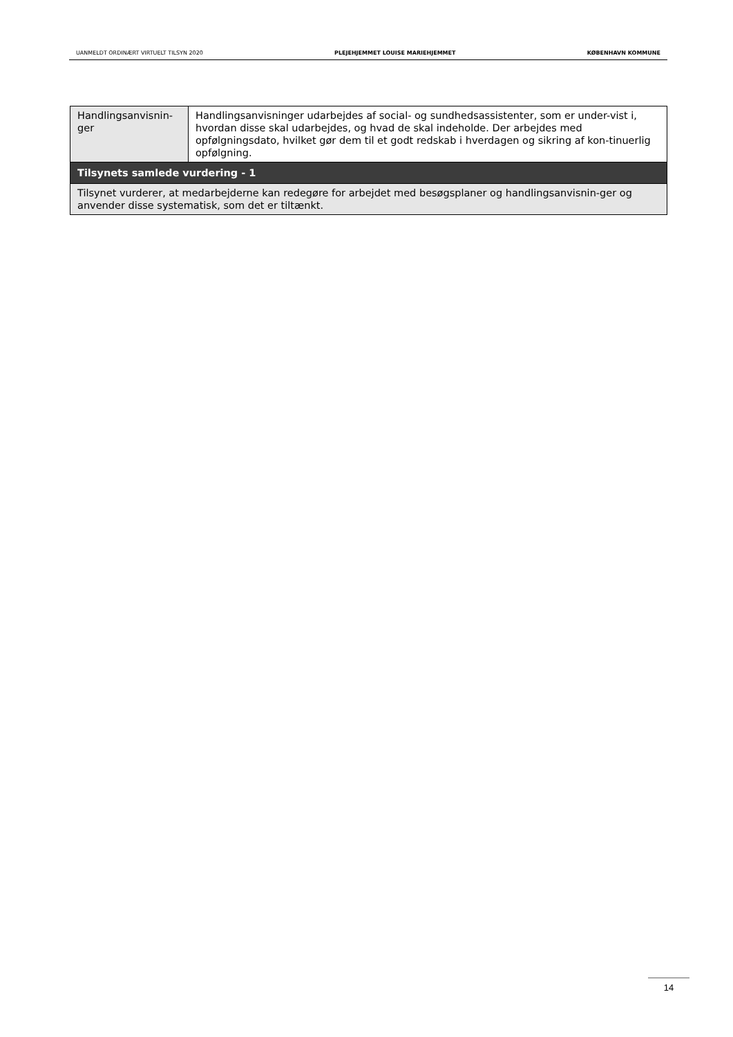UANMELDT ORDINÆRT VIRTUELT TILSYN 2020 PLEJEHJEMMET LOUISE MARIEHJEMMET KØBENHAVN KOMMUNE
| Handlingsanvisnin- ger | Handlingsanvisninger udarbejdes af social- og sundhedsassistenter, som er under-vist i, hvordan disse skal udarbejdes, og hvad de skal indeholde. Der arbejdes med opfølgningsdato, hvilket gør dem til et godt redskab i hverdagen og sikring af kon-tinuerlig opfølgning. |
| Tilsynets samlede vurdering - 1 | |
| Tilsynet vurderer, at medarbejderne kan redegøre for arbejdet med besøgsplaner og handlingsanvisnin-ger og anvender disse systematisk, som det er tiltænkt. | |
14